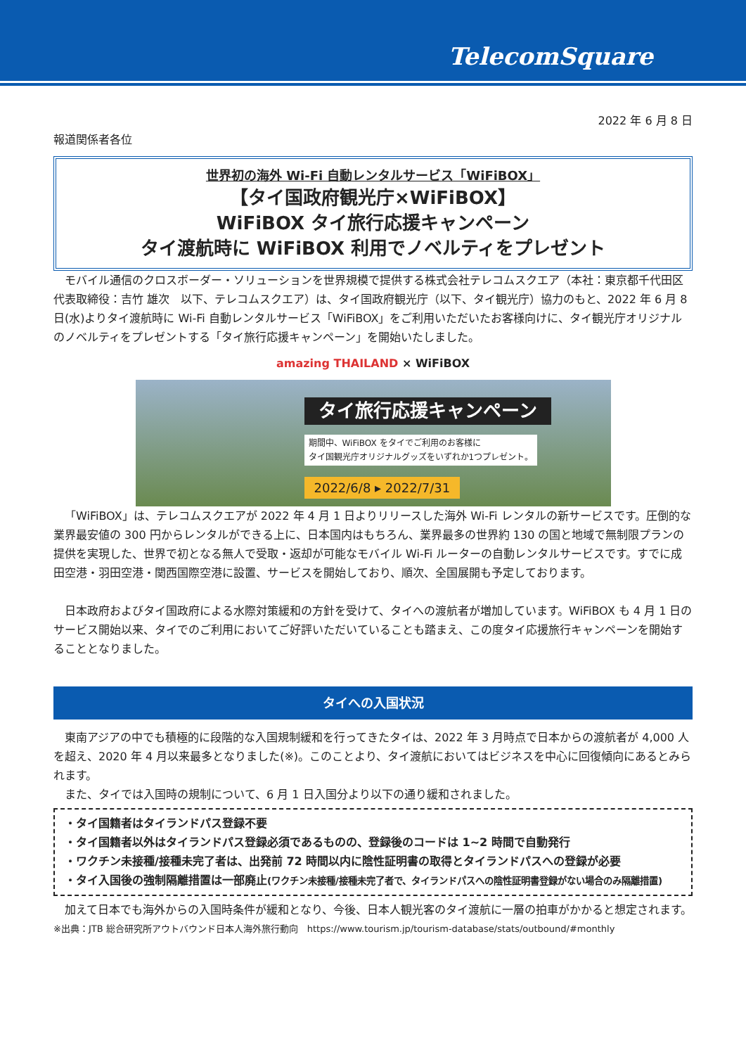TelecomSquare
2022 年 6 月 8 日
報道関係者各位
世界初の海外 Wi-Fi 自動レンタルサービス「WiFiBOX」
【タイ国政府観光庁×WiFiBOX】
WiFiBOX タイ旅行応援キャンペーン
タイ渡航時に WiFiBOX 利用でノベルティをプレゼント
モバイル通信のクロスボーダー・ソリューションを世界規模で提供する株式会社テレコムスクエア（本社：東京都千代田区　代表取締役：吉竹 雄次　以下、テレコムスクエア）は、タイ国政府観光庁（以下、タイ観光庁）協力のもと、2022 年 6 月 8 日(水)よりタイ渡航時に Wi-Fi 自動レンタルサービス「WiFiBOX」をご利用いただいたお客様向けに、タイ観光庁オリジナルのノベルティをプレゼントする「タイ旅行応援キャンペーン」を開始いたしました。
amazing THAILAND × WiFiBOX
タイ旅行応援キャンペーン
期間中、WiFiBOX をタイでご利用のお客様に
タイ国観光庁オリジナルグッズをいずれか1つプレゼント。
2022/6/8 ▸ 2022/7/31
「WiFiBOX」は、テレコムスクエアが 2022 年 4 月 1 日よりリリースした海外 Wi-Fi レンタルの新サービスです。圧倒的な業界最安値の 300 円からレンタルができる上に、日本国内はもちろん、業界最多の世界約 130 の国と地域で無制限プランの提供を実現した、世界で初となる無人で受取・返却が可能なモバイル Wi-Fi ルーターの自動レンタルサービスです。すでに成田空港・羽田空港・関西国際空港に設置、サービスを開始しており、順次、全国展開も予定しております。
日本政府およびタイ国政府による水際対策緩和の方針を受けて、タイへの渡航者が増加しています。WiFiBOX も 4 月 1 日のサービス開始以来、タイでのご利用においてご好評いただいていることも踏まえ、この度タイ応援旅行キャンペーンを開始することとなりました。
タイへの入国状況
東南アジアの中でも積極的に段階的な入国規制緩和を行ってきたタイは、2022 年 3 月時点で日本からの渡航者が 4,000 人を超え、2020 年 4 月以来最多となりました(※)。このことより、タイ渡航においてはビジネスを中心に回復傾向にあるとみられます。
また、タイでは入国時の規制について、6 月 1 日入国分より以下の通り緩和されました。
・タイ国籍者はタイランドパス登録不要
・タイ国籍者以外はタイランドパス登録必須であるものの、登録後のコードは 1~2 時間で自動発行
・ワクチン未接種/接種未完了者は、出発前 72 時間以内に陰性証明書の取得とタイランドパスへの登録が必要
・タイ入国後の強制隔離措置は一部廃止(ワクチン未接種/接種未完了者で、タイランドパスへの陰性証明書登録がない場合のみ隔離措置)
加えて日本でも海外からの入国時条件が緩和となり、今後、日本人観光客のタイ渡航に一層の拍車がかかると想定されます。
※出典：JTB 総合研究所アウトバウンド日本人海外旅行動向　https://www.tourism.jp/tourism-database/stats/outbound/#monthly